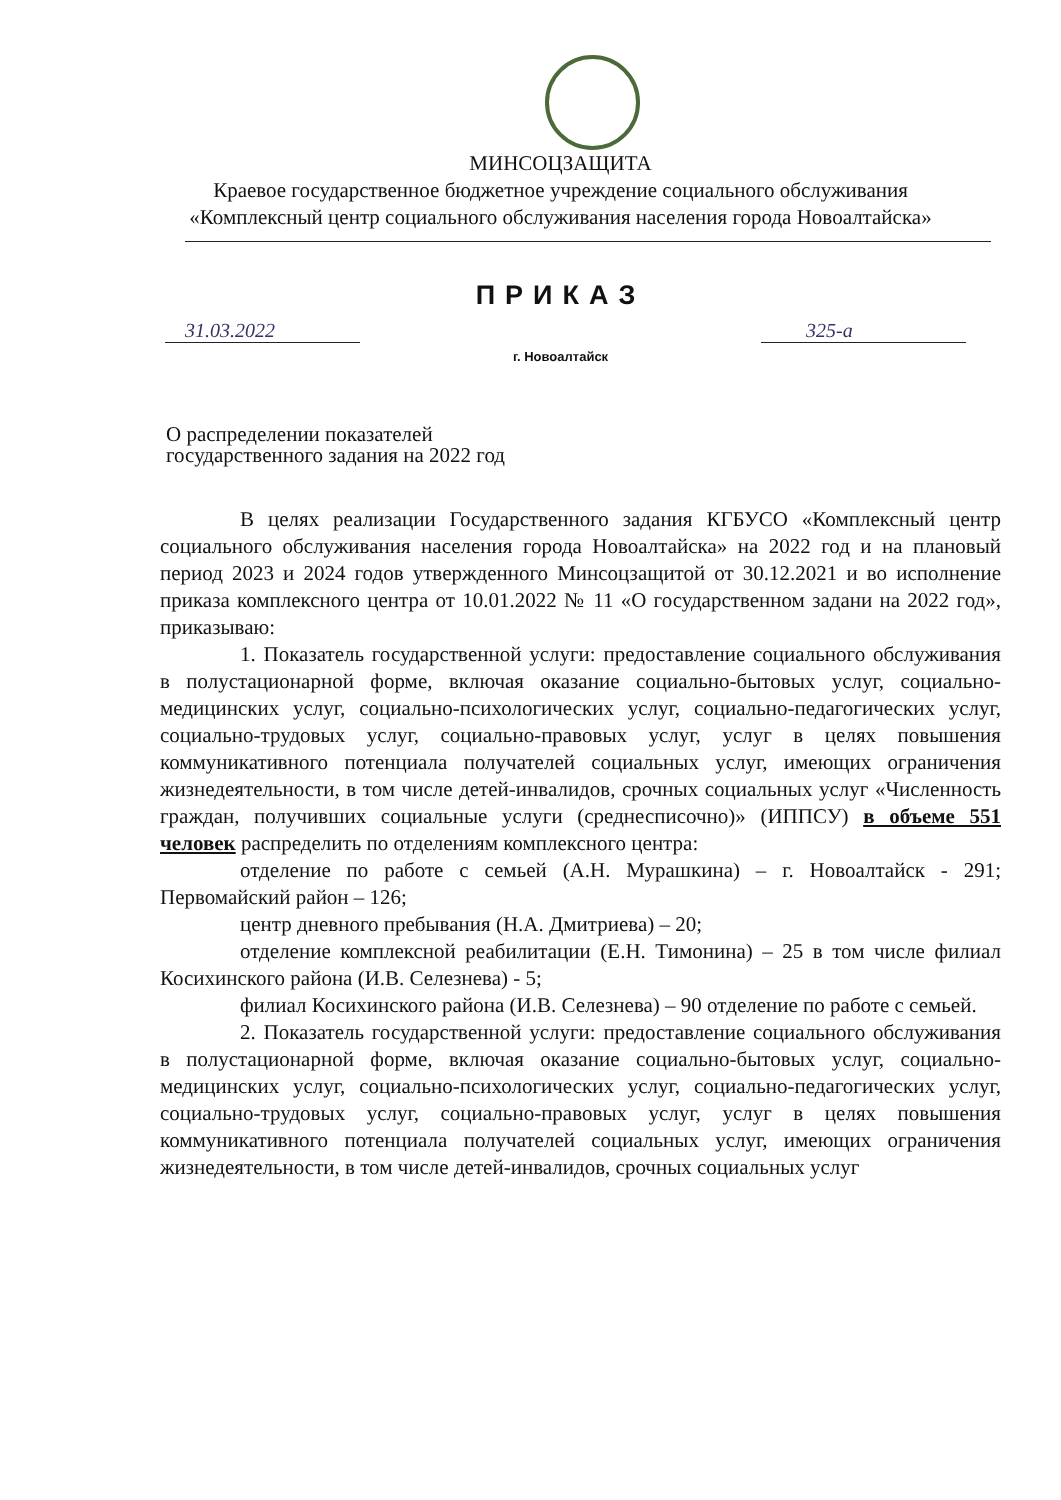МИНСОЦЗАЩИТА
Краевое государственное бюджетное учреждение социального обслуживания
«Комплексный центр социального обслуживания населения города Новоалтайска»
ПРИКАЗ
31.03.2022 325-а
г. Новоалтайск
О распределении показателей государственного задания на 2022 год
В целях реализации Государственного задания КГБУСО «Комплексный центр социального обслуживания населения города Новоалтайска» на 2022 год и на плановый период 2023 и 2024 годов утвержденного Минсоцзащитой от 30.12.2021 и во исполнение приказа комплексного центра от 10.01.2022 № 11 «О государственном задани на 2022 год», приказываю:
1. Показатель государственной услуги: предоставление социального обслуживания в полустационарной форме, включая оказание социально-бытовых услуг, социально-медицинских услуг, социально-психологических услуг, социально-педагогических услуг, социально-трудовых услуг, социально-правовых услуг, услуг в целях повышения коммуникативного потенциала получателей социальных услуг, имеющих ограничения жизнедеятельности, в том числе детей-инвалидов, срочных социальных услуг «Численность граждан, получивших социальные услуги (среднесписочно)» (ИППСУ) в объеме 551 человек распределить по отделениям комплексного центра:
отделение по работе с семьей (А.Н. Мурашкина) – г. Новоалтайск - 291; Первомайский район – 126;
центр дневного пребывания (Н.А. Дмитриева) – 20;
отделение комплексной реабилитации (Е.Н. Тимонина) – 25 в том числе филиал Косихинского района (И.В. Селезнева) - 5;
филиал Косихинского района (И.В. Селезнева) – 90 отделение по работе с семьей.
2. Показатель государственной услуги: предоставление социального обслуживания в полустационарной форме, включая оказание социально-бытовых услуг, социально-медицинских услуг, социально-психологических услуг, социально-педагогических услуг, социально-трудовых услуг, социально-правовых услуг, услуг в целях повышения коммуникативного потенциала получателей социальных услуг, имеющих ограничения жизнедеятельности, в том числе детей-инвалидов, срочных социальных услуг